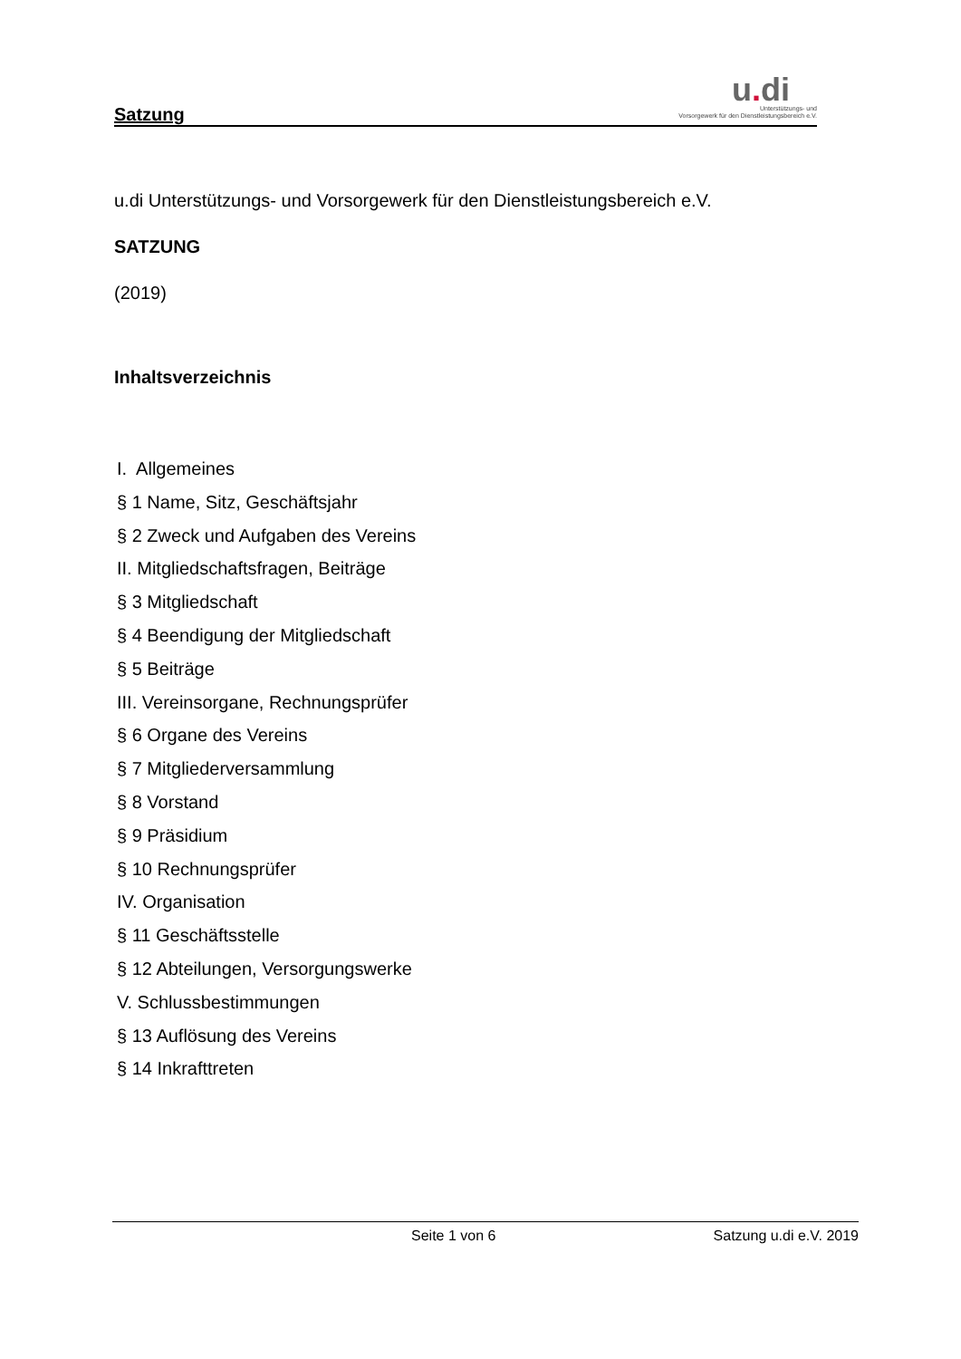Satzung
u. di
Unterstützungs- und
Vorsorgewerk für den Dienstleistungsbereich e.V.
u.di Unterstützungs- und Vorsorgewerk für den Dienstleistungsbereich e.V.
SATZUNG
(2019)
Inhaltsverzeichnis
I. Allgemeines
§ 1 Name, Sitz, Geschäftsjahr
§ 2 Zweck und Aufgaben des Vereins
II. Mitgliedschaftsfragen, Beiträge
§ 3 Mitgliedschaft
§ 4 Beendigung der Mitgliedschaft
§ 5 Beiträge
III. Vereinsorgane, Rechnungsprüfer
§ 6 Organe des Vereins
§ 7 Mitgliederversammlung
§ 8 Vorstand
§ 9 Präsidium
§ 10 Rechnungsprüfer
IV. Organisation
§ 11 Geschäftsstelle
§ 12 Abteilungen, Versorgungswerke
V. Schlussbestimmungen
§ 13 Auflösung des Vereins
§ 14 Inkrafttreten
Seite 1 von 6 Satzung u.di e.V. 2019